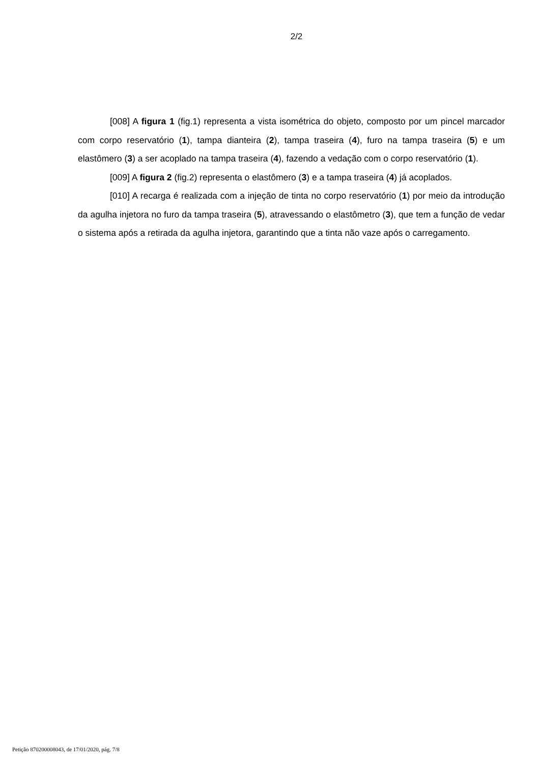2/2
[008] A figura 1 (fig.1) representa a vista isométrica do objeto, composto por um pincel marcador com corpo reservatório (1), tampa dianteira (2), tampa traseira (4), furo na tampa traseira (5) e um elastômero (3) a ser acoplado na tampa traseira (4), fazendo a vedação com o corpo reservatório (1).
[009] A figura 2 (fig.2) representa o elastômero (3) e a tampa traseira (4) já acoplados.
[010] A recarga é realizada com a injeção de tinta no corpo reservatório (1) por meio da introdução da agulha injetora no furo da tampa traseira (5), atravessando o elastômetro (3), que tem a função de vedar o sistema após a retirada da agulha injetora, garantindo que a tinta não vaze após o carregamento.
Petição 870200008043, de 17/01/2020, pág. 7/8